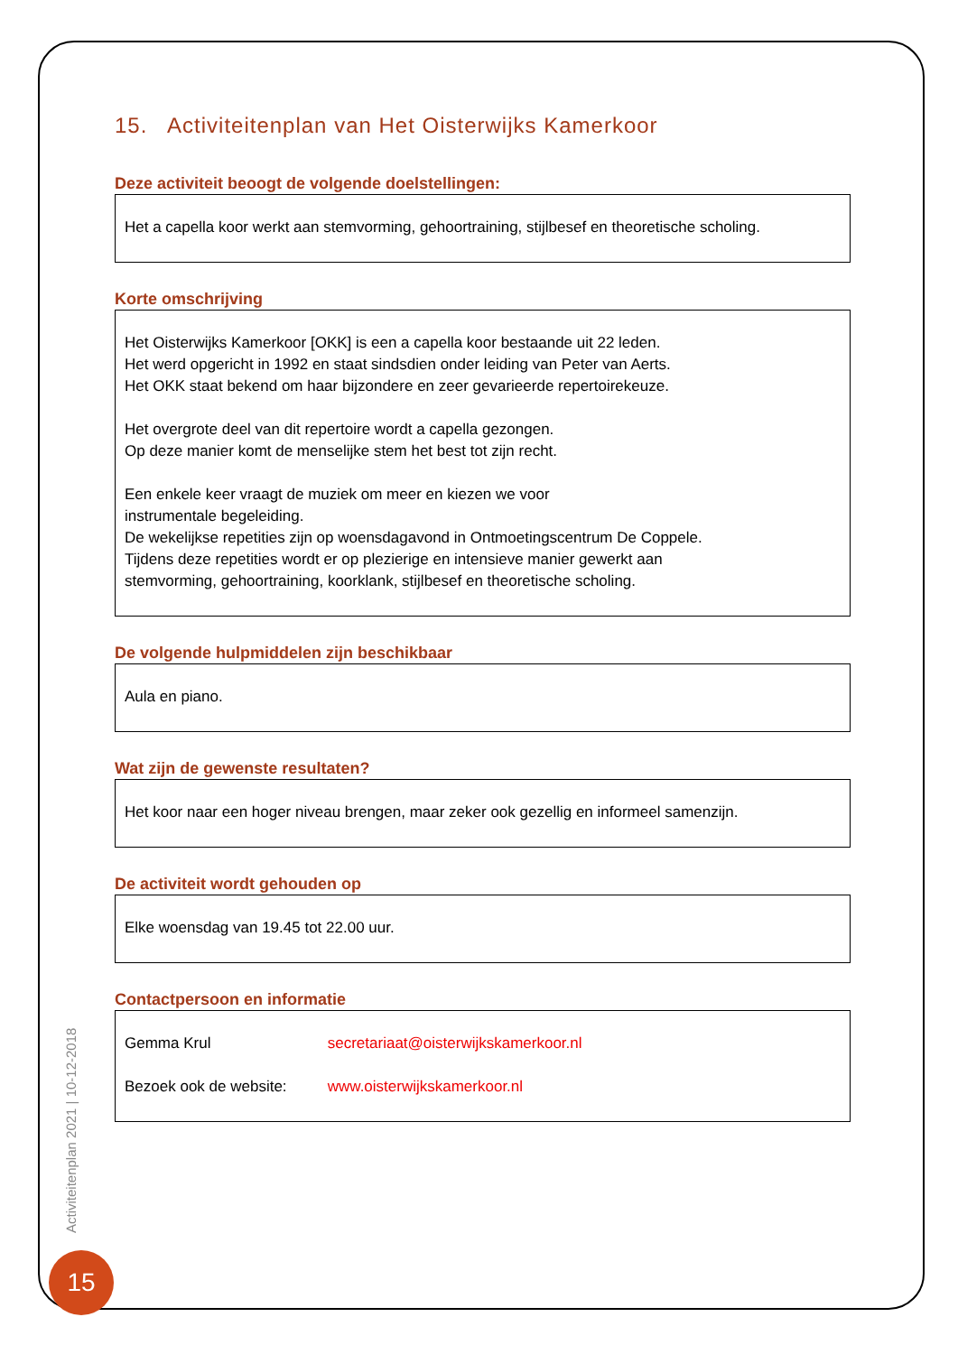15. Activiteitenplan van Het Oisterwijks Kamerkoor
Deze activiteit beoogt de volgende doelstellingen:
Het a capella koor werkt aan stemvorming, gehoortraining, stijlbesef en theoretische scholing.
Korte omschrijving
Het Oisterwijks Kamerkoor [OKK] is een a capella koor bestaande uit 22 leden.
Het werd opgericht in 1992 en staat sindsdien onder leiding van Peter van Aerts.
Het OKK staat bekend om haar bijzondere en zeer gevarieerde repertoirekeuze.
Het overgrote deel van dit repertoire wordt a capella gezongen.
Op deze manier komt de menselijke stem het best tot zijn recht.
Een enkele keer vraagt de muziek om meer en kiezen we voor
instrumentale begeleiding.
De wekelijkse repetities zijn op woensdagavond in Ontmoetingscentrum De Coppele.
Tijdens deze repetities wordt er op plezierige en intensieve manier gewerkt aan
stemvorming, gehoortraining, koorklank, stijlbesef en theoretische scholing.
De volgende hulpmiddelen zijn beschikbaar
Aula en piano.
Wat zijn de gewenste resultaten?
Het koor naar een hoger niveau brengen, maar zeker ook gezellig en informeel samenzijn.
De activiteit wordt gehouden op
Elke woensdag van 19.45 tot 22.00 uur.
Contactpersoon en informatie
Gemma Krul secretariaat@oisterwijkskamerkoor.nl
Bezoek ook de website: www.oisterwijkskamerkoor.nl
Activiteitenplan 2021 | 10-12-2018
15